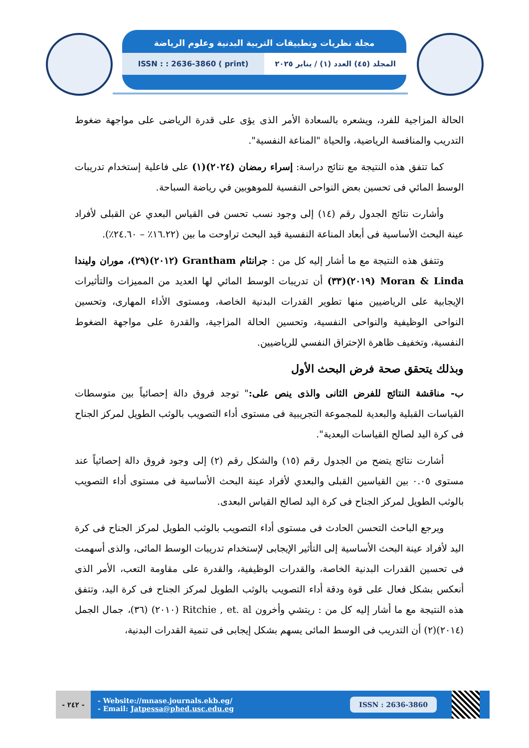مجلة نظريات وتطبيقات التربية البدنية وعلوم الرياضة
ISSN : : 2636-3860 ( print) المجلد (٤٥) العدد (١) / يناير ٢٠٢٥
الحالة المزاجية للفرد، ويشعره بالسعادة الأمر الذى يؤى على قدرة الرياضى على مواجهة ضغوط التدريب والمنافسة الرياضية، والحياة "المناعة النفسية".
كما تتفق هذه النتيجة مع نتائج دراسة: إسراء رمضان (٢٠٢٤)(١) على فاعلية إستخدام تدريبات الوسط المائي فى تحسين بعض النواحى النفسية للموهوبين في رياضة السباحة.
وأشارت نتائج الجدول رقم (١٤) إلى وجود نسب تحسن فى القياس البعدي عن القبلى لأفراد عينة البحث الأساسية فى أبعاد المناعة النفسية قيد البحث تراوحت ما بين (١٦.٢٢٪ – ٢٤.٦٠٪).
وتتفق هذه النتيجة مع ما أشار إليه كل من : جرانثام Grantham (٢٠١٢)(٢٩)، موران وليندا Moran & Linda (٢٠١٩)(٣٣) أن تدريبات الوسط المائي لها العديد من المميزات والتأثيرات الإيجابية على الرياضيين منها تطوير القدرات البدنية الخاصة، ومستوى الأداء المهارى، وتحسين النواحى الوظيفية والنواحى النفسية، وتحسين الحالة المزاجية، والقدرة على مواجهة الضغوط النفسية، وتخفيف ظاهرة الإحتراق النفسي للرياضيين.
وبذلك يتحقق صحة فرض البحث الأول
ب- مناقشة النتائج للفرض الثانى والذى ينص على:" توجد فروق دالة إحصائياً بين متوسطات القياسات القبلية والبعدية للمجموعة التجريبية فى مستوى أداء التصويب بالوثب الطويل لمركز الجناح فى كرة اليد لصالح القياسات البعدية".
أشارت نتائج يتضح من الجدول رقم (١٥) والشكل رقم (٢) إلى وجود فروق دالة إحصائياً عند مستوى ٠.٠٥ بين القياسين القبلى والبعدي لأفراد عينة البحث الأساسية فى مستوى أداء التصويب بالوثب الطويل لمركز الجناح فى كرة اليد لصالح القياس البعدى.
ويرجع الباحث التحسن الحادث فى مستوى أداء التصويب بالوثب الطويل لمركز الجناح فى كرة اليد لأفراد عينة البحث الأساسية إلى التأثير الإيجابى لإستخدام تدريبات الوسط المائى، والذى أسهمت فى تحسين القدرات البدنية الخاصة، والقدرات الوظيفية، والقدرة على مقاومة التعب، الأمر الذى أنعكس بشكل فعال على قوة ودقة أداء التصويب بالوثب الطويل لمركز الجناح فى كرة اليد، وتتفق هذه النتيجة مع ما أشار إليه كل من : ريتشي وأخرون Ritchie , et. al (٢٠١٠) (٣٦)، جمال الجمل (٢٠١٤)(٢) أن التدريب فى الوسط المائى يسهم بشكل إيجابى فى تنمية القدرات البدنية،
- ٢٤٢ -
- Website://mnase.journals.ekb.eg/
- Email: Jatpessa@phed.usc.edu.eg
ISSN : 2636-3860